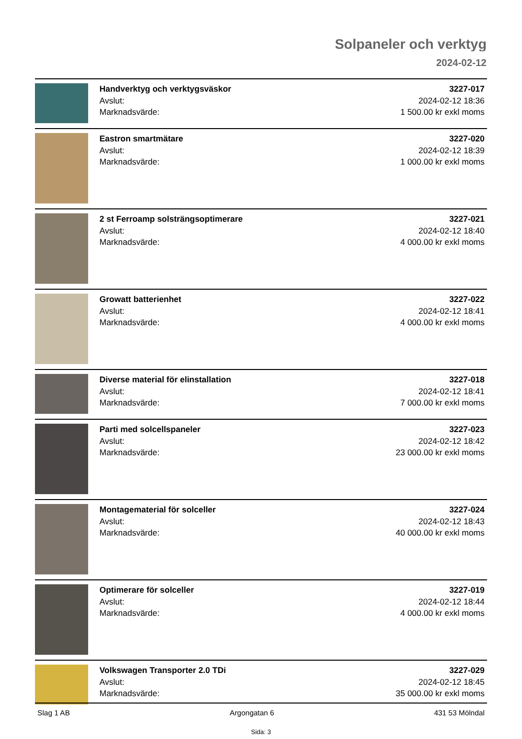Solpaneler och verktyg
2024-02-12
Handverktyg och verktygsväskor
Avslut:
Marknadsvärde:
3227-017
2024-02-12 18:36
1 500.00 kr exkl moms
Eastron smartmätare
Avslut:
Marknadsvärde:
3227-020
2024-02-12 18:39
1 000.00 kr exkl moms
2 st Ferroamp solsträngsoptimerare
Avslut:
Marknadsvärde:
3227-021
2024-02-12 18:40
4 000.00 kr exkl moms
Growatt batterienhet
Avslut:
Marknadsvärde:
3227-022
2024-02-12 18:41
4 000.00 kr exkl moms
Diverse material för elinstallation
Avslut:
Marknadsvärde:
3227-018
2024-02-12 18:41
7 000.00 kr exkl moms
Parti med solcellspaneler
Avslut:
Marknadsvärde:
3227-023
2024-02-12 18:42
23 000.00 kr exkl moms
Montagematerial för solceller
Avslut:
Marknadsvärde:
3227-024
2024-02-12 18:43
40 000.00 kr exkl moms
Optimerare för solceller
Avslut:
Marknadsvärde:
3227-019
2024-02-12 18:44
4 000.00 kr exkl moms
Volkswagen Transporter 2.0 TDi
Avslut:
Marknadsvärde:
3227-029
2024-02-12 18:45
35 000.00 kr exkl moms
Slag 1 AB Argongatan 6 431 53 Mölndal
Sida: 3